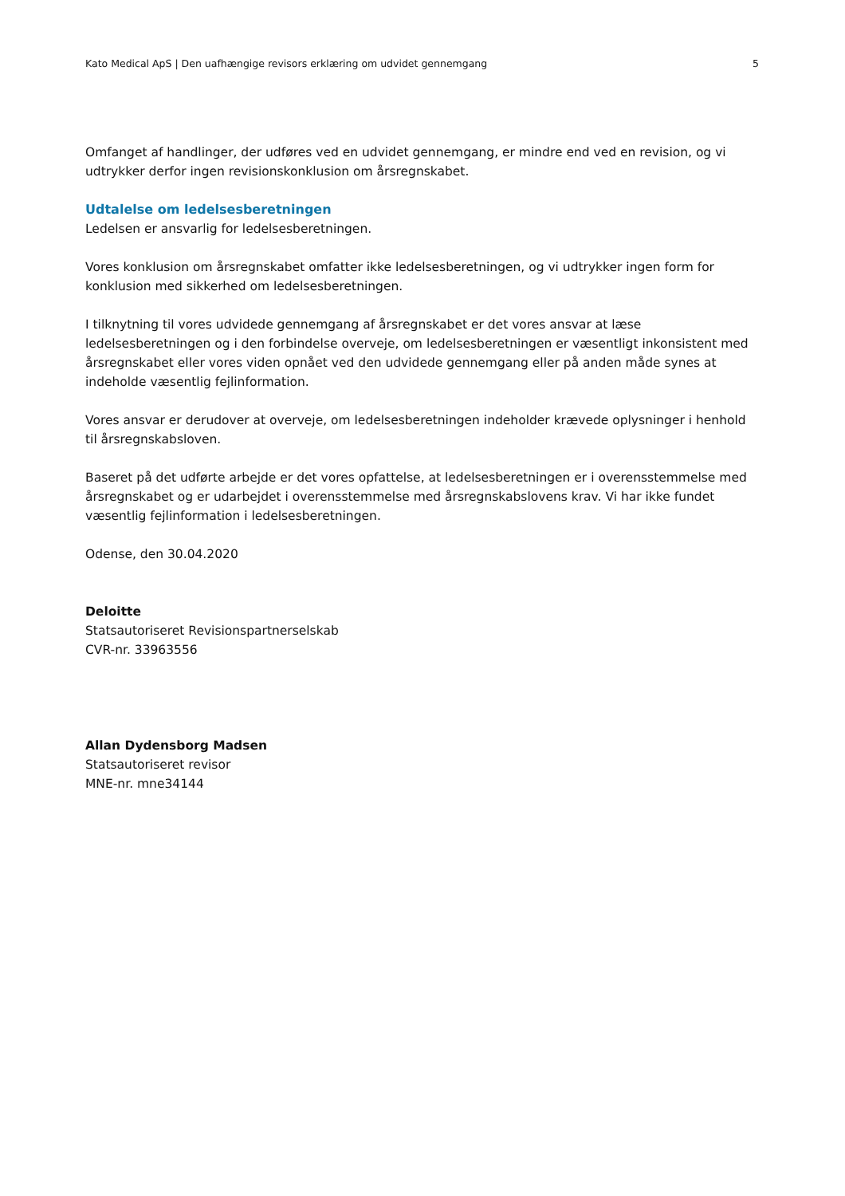Kato Medical ApS | Den uafhængige revisors erklæring om udvidet gennemgang 5
Omfanget af handlinger, der udføres ved en udvidet gennemgang, er mindre end ved en revision, og vi udtrykker derfor ingen revisionskonklusion om årsregnskabet.
Udtalelse om ledelsesberetningen
Ledelsen er ansvarlig for ledelsesberetningen.
Vores konklusion om årsregnskabet omfatter ikke ledelsesberetningen, og vi udtrykker ingen form for konklusion med sikkerhed om ledelsesberetningen.
I tilknytning til vores udvidede gennemgang af årsregnskabet er det vores ansvar at læse ledelsesberetningen og i den forbindelse overveje, om ledelsesberetningen er væsentligt inkonsistent med årsregnskabet eller vores viden opnået ved den udvidede gennemgang eller på anden måde synes at indeholde væsentlig fejlinformation.
Vores ansvar er derudover at overveje, om ledelsesberetningen indeholder krævede oplysninger i henhold til årsregnskabsloven.
Baseret på det udførte arbejde er det vores opfattelse, at ledelsesberetningen er i overensstemmelse med årsregnskabet og er udarbejdet i overensstemmelse med årsregnskabslovens krav. Vi har ikke fundet væsentlig fejlinformation i ledelsesberetningen.
Odense, den 30.04.2020
Deloitte
Statsautoriseret Revisionspartnerselskab
CVR-nr. 33963556
Allan Dydensborg Madsen
Statsautoriseret revisor
MNE-nr. mne34144